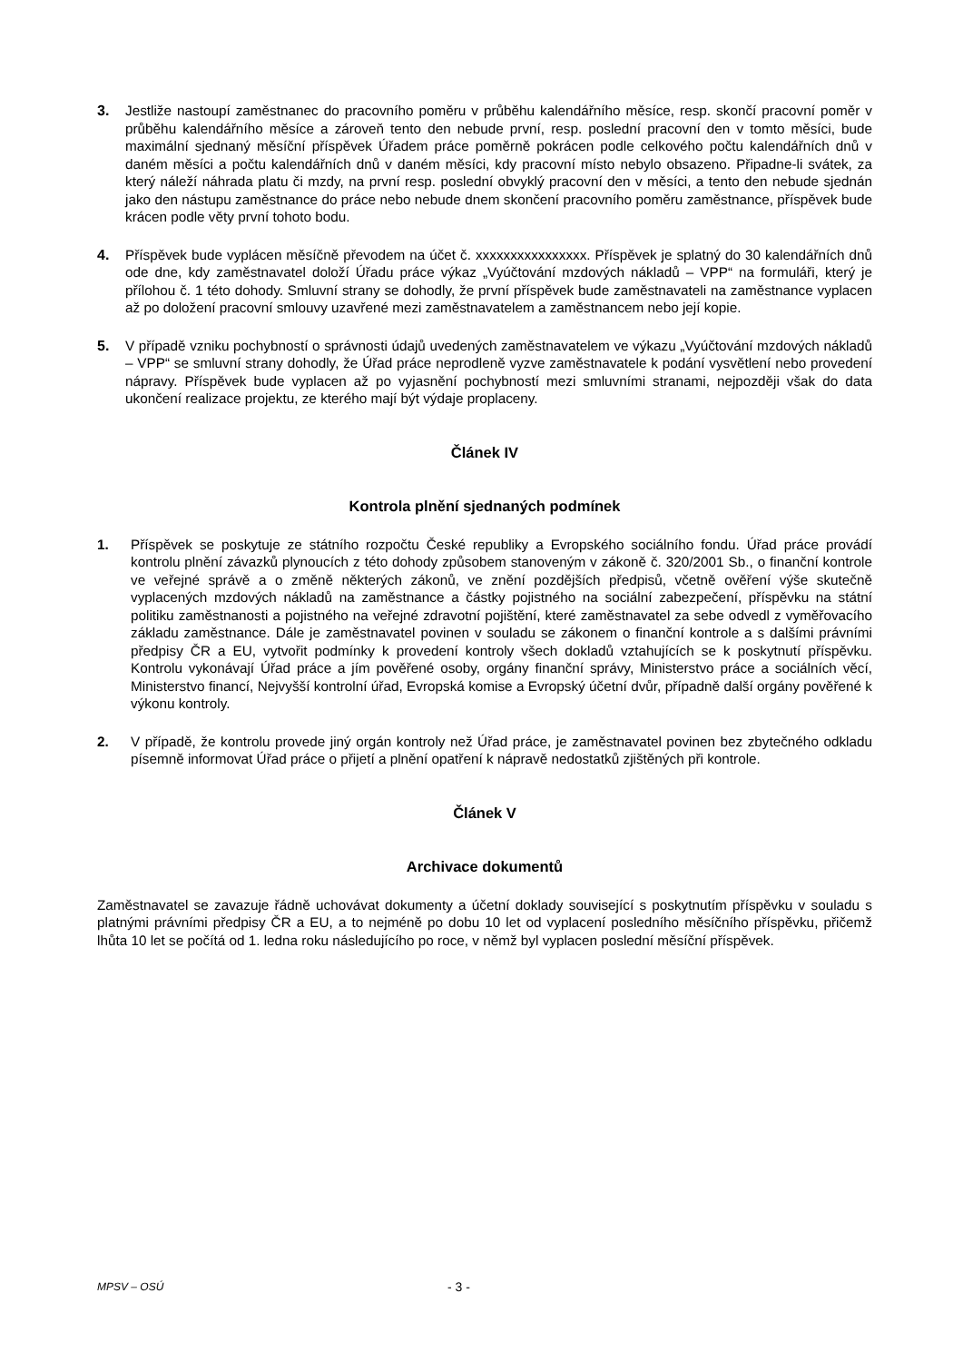3. Jestliže nastoupí zaměstnanec do pracovního poměru v průběhu kalendářního měsíce, resp. skončí pracovní poměr v průběhu kalendářního měsíce a zároveň tento den nebude první, resp. poslední pracovní den v tomto měsíci, bude maximální sjednaný měsíční příspěvek Úřadem práce poměrně pokrácen podle celkového počtu kalendářních dnů v daném měsíci a počtu kalendářních dnů v daném měsíci, kdy pracovní místo nebylo obsazeno. Připadne-li svátek, za který náleží náhrada platu či mzdy, na první resp. poslední obvyklý pracovní den v měsíci, a tento den nebude sjednán jako den nástupu zaměstnance do práce nebo nebude dnem skončení pracovního poměru zaměstnance, příspěvek bude krácen podle věty první tohoto bodu.
4. Příspěvek bude vyplácen měsíčně převodem na účet č. xxxxxxxxxxxxxxxx. Příspěvek je splatný do 30 kalendářních dnů ode dne, kdy zaměstnavatel doloží Úřadu práce výkaz „Vyúčtování mzdových nákladů – VPP“ na formuláři, který je přílohou č. 1 této dohody. Smluvní strany se dohodly, že první příspěvek bude zaměstnavateli na zaměstnance vyplacen až po doložení pracovní smlouvy uzavřené mezi zaměstnavatelem a zaměstnancem nebo její kopie.
5. V případě vzniku pochybností o správnosti údajů uvedených zaměstnavatelem ve výkazu „Vyúčtování mzdových nákladů – VPP“ se smluvní strany dohodly, že Úřad práce neprodleně vyzve zaměstnavatele k podání vysvětlení nebo provedení nápravy. Příspěvek bude vyplacen až po vyjasnění pochybností mezi smluvními stranami, nejpozději však do data ukončení realizace projektu, ze kterého mají být výdaje proplaceny.
Článek IV
Kontrola plnění sjednaných podmínek
1. Příspěvek se poskytuje ze státního rozpočtu České republiky a Evropského sociálního fondu. Úřad práce provádí kontrolu plnění závazků plynoucích z této dohody způsobem stanoveným v zákoně č. 320/2001 Sb., o finanční kontrole ve veřejné správě a o změně některých zákonů, ve znění pozdějších předpisů, včetně ověření výše skutečně vyplacených mzdových nákladů na zaměstnance a částky pojistného na sociální zabezpečení, příspěvku na státní politiku zaměstnanosti a pojistného na veřejné zdravotní pojištění, které zaměstnavatel za sebe odvedl z vyměřovacího základu zaměstnance. Dále je zaměstnavatel povinen v souladu se zákonem o finanční kontrole a s dalšími právními předpisy ČR a EU, vytvořit podmínky k provedení kontroly všech dokladů vztahujících se k poskytnutí příspěvku. Kontrolu vykonávají Úřad práce a jím pověřené osoby, orgány finanční správy, Ministerstvo práce a sociálních věcí, Ministerstvo financí, Nejvyšší kontrolní úřad, Evropská komise a Evropský účetní dvůr, případně další orgány pověřené k výkonu kontroly.
2. V případě, že kontrolu provede jiný orgán kontroly než Úřad práce, je zaměstnavatel povinen bez zbytečného odkladu písemně informovat Úřad práce o přijetí a plnění opatření k nápravě nedostatků zjištěných při kontrole.
Článek V
Archivace dokumentů
Zaměstnavatel se zavazuje řádně uchovávat dokumenty a účetní doklady související s poskytnutím příspěvku v souladu s platnými právními předpisy ČR a EU, a to nejméně po dobu 10 let od vyplacení posledního měsíčního příspěvku, přičemž lhůta 10 let se počítá od 1. ledna roku následujícího po roce, v němž byl vyplacen poslední měsíční příspěvek.
MPSV – OSÚ - 3 -